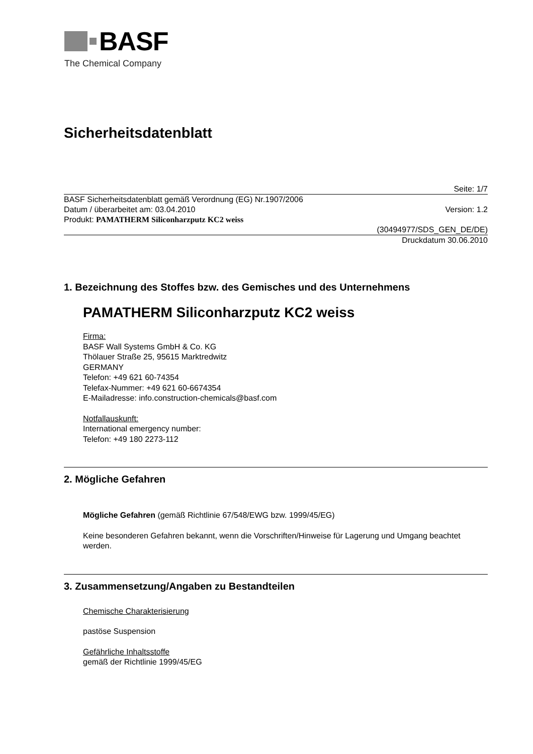BASF
The Chemical Company
Sicherheitsdatenblatt
Seite: 1/7
BASF Sicherheitsdatenblatt gemäß Verordnung (EG) Nr.1907/2006
Datum / überarbeitet am: 03.04.2010 Version: 1.2
Produkt: PAMATHERM Siliconharzputz KC2 weiss
(30494977/SDS_GEN_DE/DE)
Druckdatum 30.06.2010
1. Bezeichnung des Stoffes bzw. des Gemisches und des Unternehmens
PAMATHERM Siliconharzputz KC2 weiss
Firma:
BASF Wall Systems GmbH & Co. KG
Thölauer Straße 25, 95615 Marktredwitz
GERMANY
Telefon: +49 621 60-74354
Telefax-Nummer: +49 621 60-6674354
E-Mailadresse: info.construction-chemicals@basf.com
Notfallauskunft:
International emergency number:
Telefon: +49 180 2273-112
2. Mögliche Gefahren
Mögliche Gefahren (gemäß Richtlinie 67/548/EWG bzw. 1999/45/EG)
Keine besonderen Gefahren bekannt, wenn die Vorschriften/Hinweise für Lagerung und Umgang beachtet werden.
3. Zusammensetzung/Angaben zu Bestandteilen
Chemische Charakterisierung
pastöse Suspension
Gefährliche Inhaltsstoffe
gemäß der Richtlinie 1999/45/EG